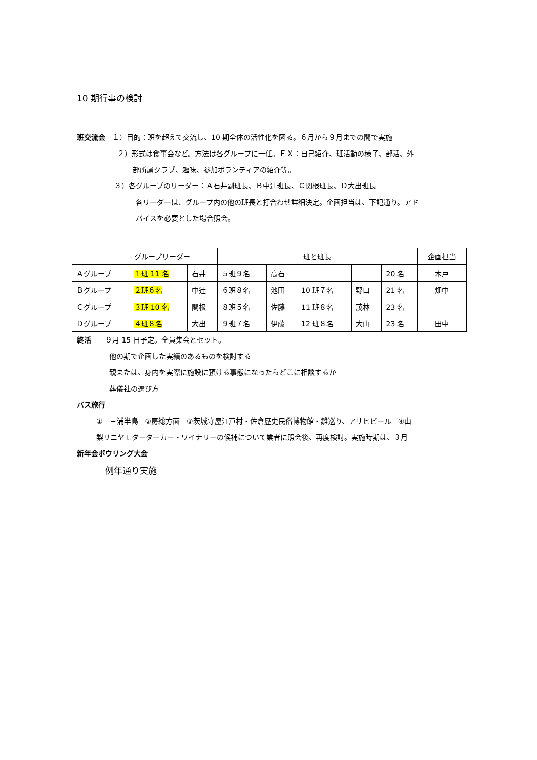10 期行事の検討
班交流会　１）目的：班を超えて交流し、10 期全体の活性化を図る。６月から９月までの間で実施
２）形式は食事会など。方法は各グループに一任。ＥＸ：自己紹介、班活動の様子、部活、外
部所属クラブ、趣味、参加ボランティアの紹介等。
３）各グループのリーダー：Ａ石井副班長、Ｂ中辻班長、Ｃ関根班長、Ｄ大出班長
各リーダーは、グループ内の他の班長と打合わせ詳細決定。企画担当は、下記通り。アド
バイスを必要とした場合照会。
| | グループリーダー | | 班と班長 | | | | | 企画担当 |
| Ａグループ | １班 11 名 | 石井 | ５班９名 | 高石 | | | 20 名 | 木戸 |
| Ｂグループ | ２班６名 | 中辻 | ６班８名 | 池田 | 10 班７名 | 野口 | 21 名 | 畑中 |
| Ｃグループ | ３班 10 名 | 関根 | ８班５名 | 佐藤 | 11 班８名 | 茂林 | 23 名 | |
| Ｄグループ | ４班８名 | 大出 | ９班７名 | 伊藤 | 12 班８名 | 大山 | 23 名 | 田中 |
終活　　９月 15 日予定。全員集会とセット。
他の期で企画した実績のあるものを検討する
親または、身内を実際に施設に預ける事態になったらどこに相談するか
葬儀社の選び方
バス旅行
①　三浦半島　②房総方面　③茨城守屋江戸村・佐倉歴史民俗博物館・雛巡り、アサヒビール　④山
梨リニヤモターターカー・ワイナリーの候補について業者に照会後、再度検討。実施時期は、３月
新年会ボウリング大会
例年通り実施